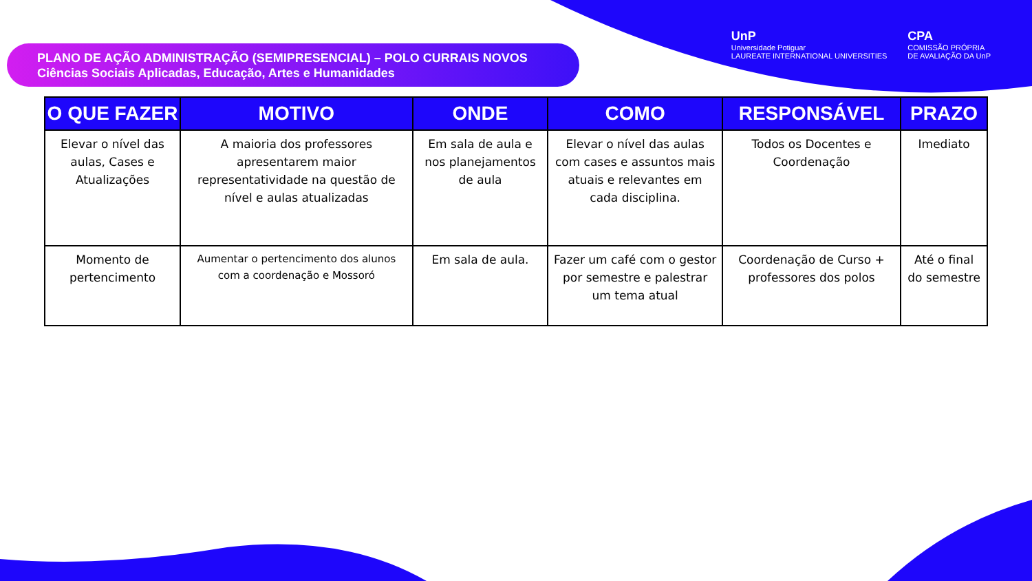PLANO DE AÇÃO ADMINISTRAÇÃO (SEMIPRESENCIAL) – POLO CURRAIS NOVOS
Ciências Sociais Aplicadas, Educação, Artes e Humanidades
UnP
Universidade Potiguar
LAUREATE INTERNATIONAL UNIVERSITIES
CPA
COMISSÃO PRÓPRIA
DE AVALIAÇÃO DA UnP
| O QUE FAZER | MOTIVO | ONDE | COMO | RESPONSÁVEL | PRAZO |
| --- | --- | --- | --- | --- | --- |
| Elevar o nível das aulas, Cases e Atualizações | A maioria dos professores apresentarem maior representatividade na questão de nível e aulas atualizadas | Em sala de aula e nos planejamentos de aula | Elevar o nível das aulas com cases e assuntos mais atuais e relevantes em cada disciplina. | Todos os Docentes e Coordenação | Imediato |
| Momento de pertencimento | Aumentar o pertencimento dos alunos com a coordenação e Mossoró | Em sala de aula. | Fazer um café com o gestor por semestre e palestrar um tema atual | Coordenação de Curso + professores dos polos | Até o final do semestre |